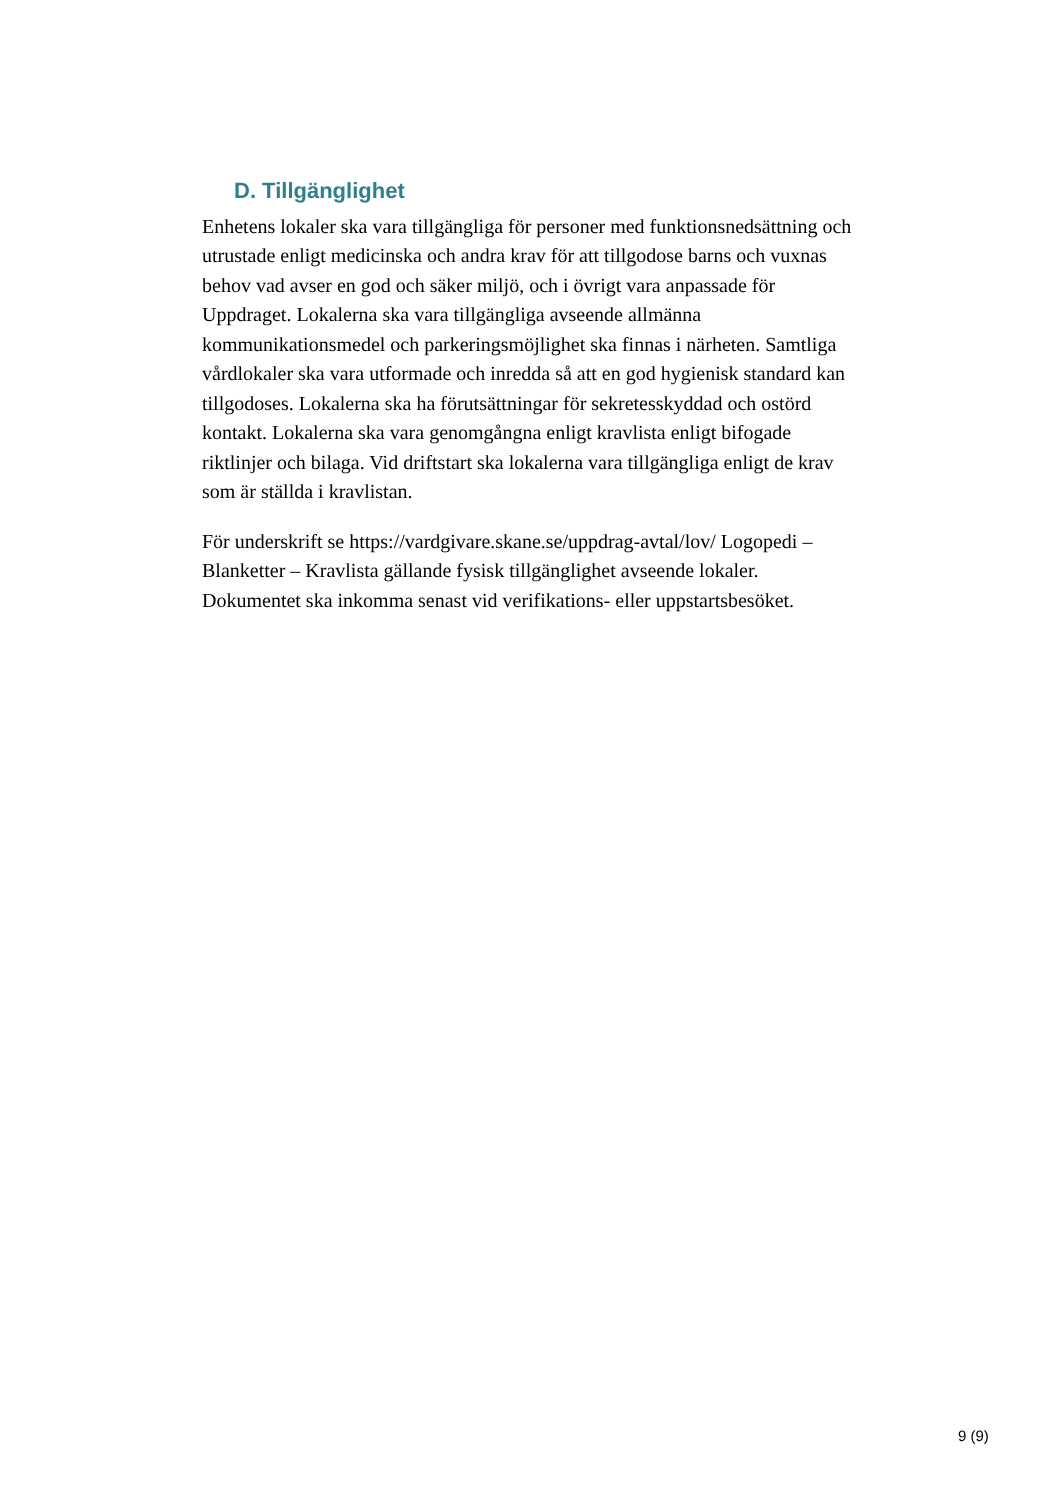D. Tillgänglighet
Enhetens lokaler ska vara tillgängliga för personer med funktionsnedsättning och utrustade enligt medicinska och andra krav för att tillgodose barns och vuxnas behov vad avser en god och säker miljö, och i övrigt vara anpassade för Uppdraget. Lokalerna ska vara tillgängliga avseende allmänna kommunikationsmedel och parkeringsmöjlighet ska finnas i närheten. Samtliga vårdlokaler ska vara utformade och inredda så att en god hygienisk standard kan tillgodoses. Lokalerna ska ha förutsättningar för sekretesskyddad och ostörd kontakt. Lokalerna ska vara genomgångna enligt kravlista enligt bifogade riktlinjer och bilaga. Vid driftstart ska lokalerna vara tillgängliga enligt de krav som är ställda i kravlistan.
För underskrift se https://vardgivare.skane.se/uppdrag-avtal/lov/ Logopedi – Blanketter – Kravlista gällande fysisk tillgänglighet avseende lokaler. Dokumentet ska inkomma senast vid verifikations- eller uppstartsbesöket.
9 (9)